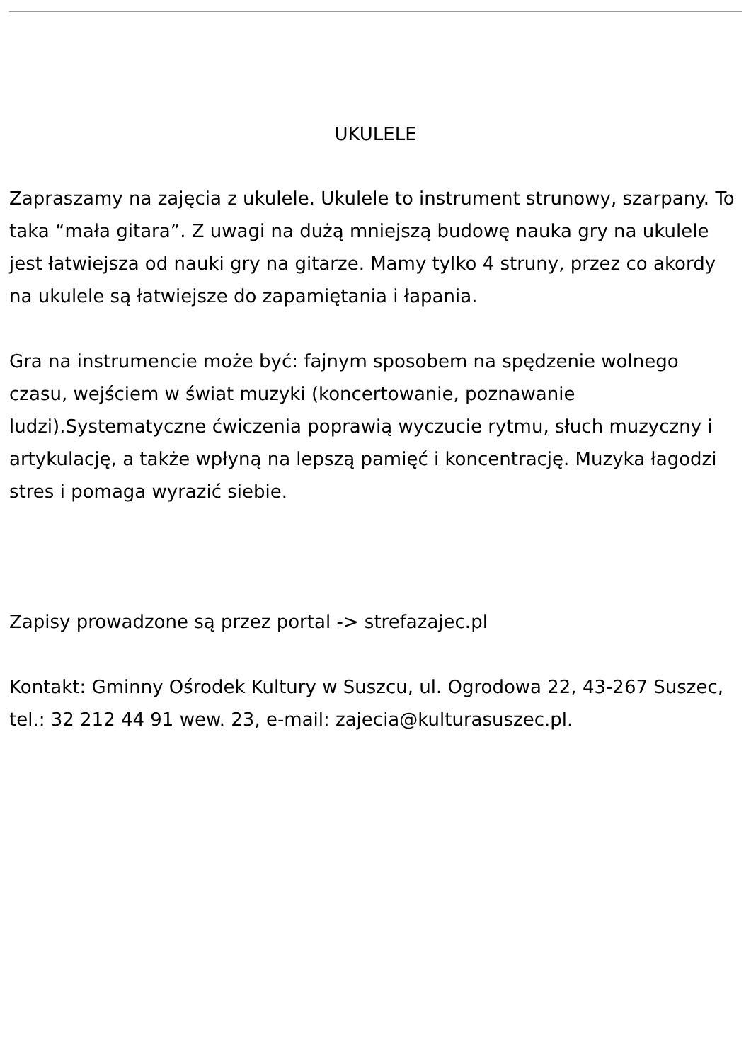UKULELE
Zapraszamy na zajęcia z ukulele. Ukulele to instrument strunowy, szarpany. To taka “mała gitara”. Z uwagi na dużą mniejszą budowę nauka gry na ukulele jest łatwiejsza od nauki gry na gitarze. Mamy tylko 4 struny, przez co akordy na ukulele są łatwiejsze do zapamiętania i łapania.
Gra na instrumencie może być: fajnym sposobem na spędzenie wolnego czasu, wejściem w świat muzyki (koncertowanie, poznawanie ludzi).Systematyczne ćwiczenia poprawią wyczucie rytmu, słuch muzyczny i artykulację, a także wpłyną na lepszą pamięć i koncentrację. Muzyka łagodzi stres i pomaga wyrazić siebie.
Zapisy prowadzone są przez portal -> strefazajec.pl
Kontakt: Gminny Ośrodek Kultury w Suszcu, ul. Ogrodowa 22, 43-267 Suszec, tel.: 32 212 44 91 wew. 23, e-mail: zajecia@kulturasuszec.pl.